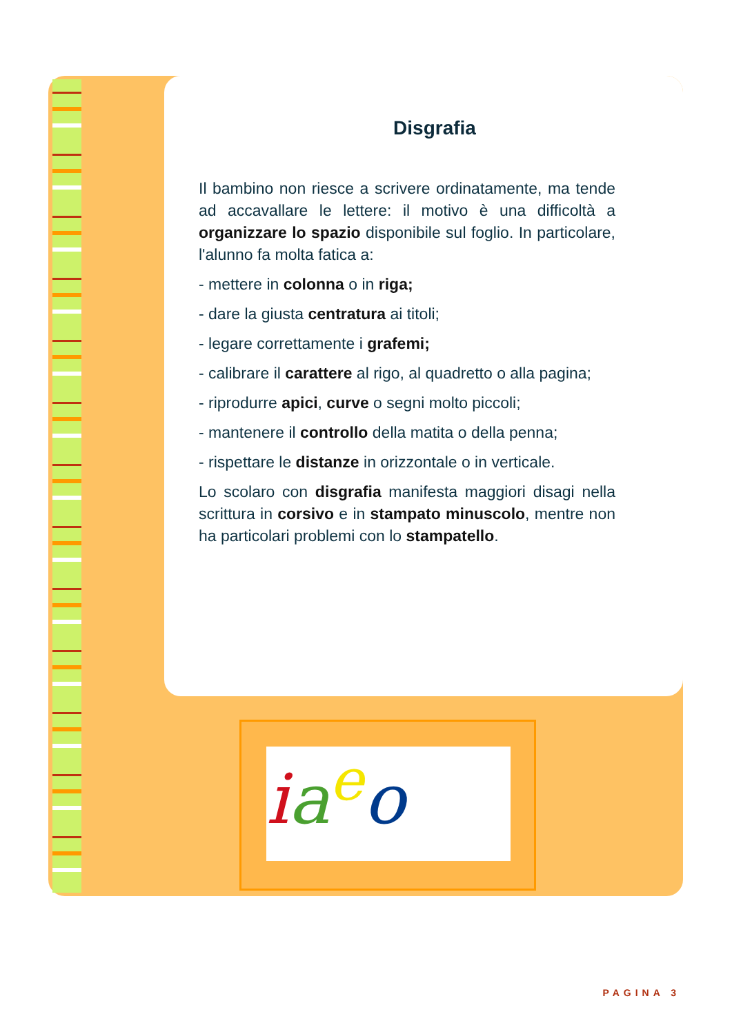Disgrafia
Il bambino non riesce a scrivere ordinatamente, ma tende ad accavallare le lettere: il motivo è una difficoltà a organizzare lo spazio disponibile sul foglio. In particolare, l'alunno fa molta fatica a:
- mettere in colonna o in riga;
- dare la giusta centratura ai titoli;
- legare correttamente i grafemi;
- calibrare il carattere al rigo, al quadretto o alla pagina;
- riprodurre apici, curve o segni molto piccoli;
- mantenere il controllo della matita o della penna;
- rispettare le distanze in orizzontale o in verticale.
Lo scolaro con disgrafia manifesta maggiori disagi nella scrittura in corsivo e in stampato minuscolo, mentre non ha particolari problemi con lo stampatello.
ia<sup>e</sup>o
PAGINA 3